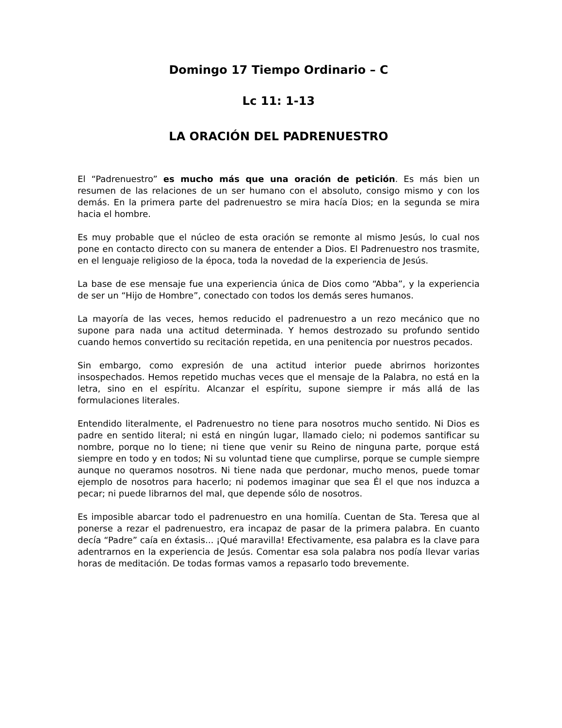Domingo 17 Tiempo Ordinario – C
Lc 11: 1-13
LA ORACIÓN DEL PADRENUESTRO
El “Padrenuestro” es mucho más que una oración de petición. Es más bien un resumen de las relaciones de un ser humano con el absoluto, consigo mismo y con los demás. En la primera parte del padrenuestro se mira hacía Dios; en la segunda se mira hacia el hombre.
Es muy probable que el núcleo de esta oración se remonte al mismo Jesús, lo cual nos pone en contacto directo con su manera de entender a Dios. El Padrenuestro nos trasmite, en el lenguaje religioso de la época, toda la novedad de la experiencia de Jesús.
La base de ese mensaje fue una experiencia única de Dios como “Abba”, y la experiencia de ser un “Hijo de Hombre”, conectado con todos los demás seres humanos.
La mayoría de las veces, hemos reducido el padrenuestro a un rezo mecánico que no supone para nada una actitud determinada. Y hemos destrozado su profundo sentido cuando hemos convertido su recitación repetida, en una penitencia por nuestros pecados.
Sin embargo, como expresión de una actitud interior puede abrirnos horizontes insospechados. Hemos repetido muchas veces que el mensaje de la Palabra, no está en la letra, sino en el espíritu. Alcanzar el espíritu, supone siempre ir más allá de las formulaciones literales.
Entendido literalmente, el Padrenuestro no tiene para nosotros mucho sentido. Ni Dios es padre en sentido literal; ni está en ningún lugar, llamado cielo; ni podemos santificar su nombre, porque no lo tiene; ni tiene que venir su Reino de ninguna parte, porque está siempre en todo y en todos; Ni su voluntad tiene que cumplirse, porque se cumple siempre aunque no queramos nosotros. Ni tiene nada que perdonar, mucho menos, puede tomar ejemplo de nosotros para hacerlo; ni podemos imaginar que sea Él el que nos induzca a pecar; ni puede librarnos del mal, que depende sólo de nosotros.
Es imposible abarcar todo el padrenuestro en una homilía. Cuentan de Sta. Teresa que al ponerse a rezar el padrenuestro, era incapaz de pasar de la primera palabra. En cuanto decía “Padre” caía en éxtasis... ¡Qué maravilla! Efectivamente, esa palabra es la clave para adentrarnos en la experiencia de Jesús. Comentar esa sola palabra nos podía llevar varias horas de meditación. De todas formas vamos a repasarlo todo brevemente.